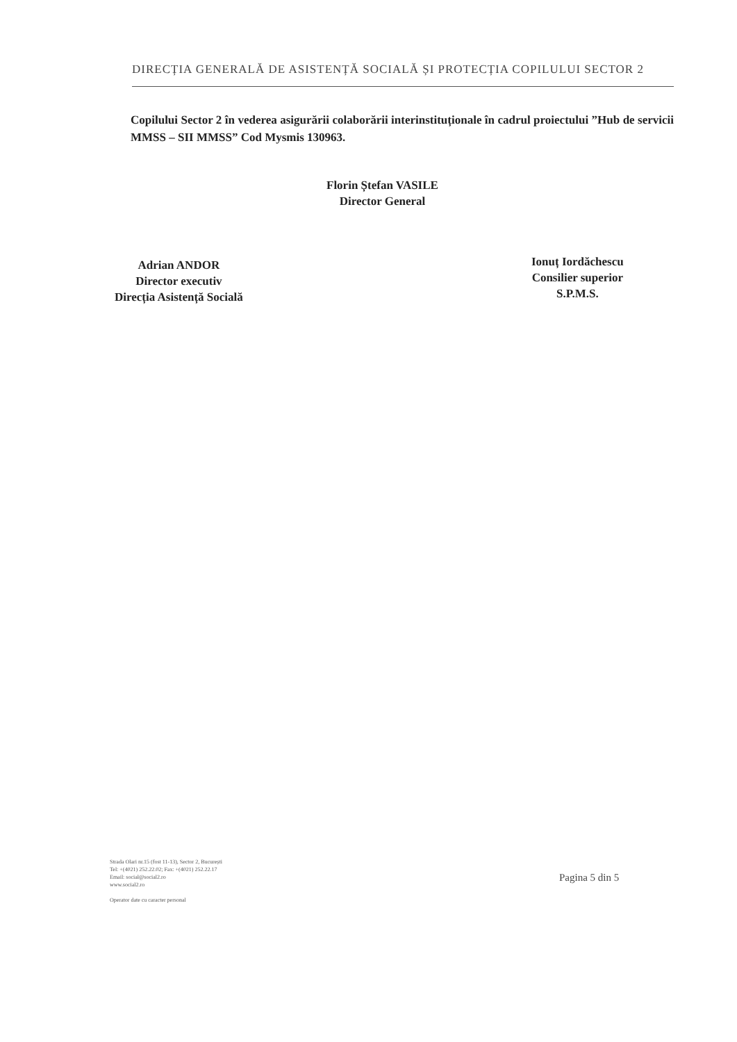DIRECȚIA GENERALĂ DE ASISTENȚĂ SOCIALĂ ȘI PROTECȚIA COPILULUI SECTOR 2
Copilului Sector 2 în vederea asigurării colaborării interinstituționale în cadrul proiectului ”Hub de servicii MMSS – SII MMSS” Cod Mysmis 130963.
Florin Ștefan VASILE
Director General
Adrian ANDOR
Director executiv
Direcția Asistență Socială
Ionuț Iordăchescu
Consilier superior
S.P.M.S.
Strada Olari nr.15 (fost 11-13), Sector 2, București
Tel: +(4021) 252.22.02; Fax: +(4021) 252.22.17
Email: social@social2.ro
www.social2.ro
Operator date cu caracter personal
Pagina 5 din 5